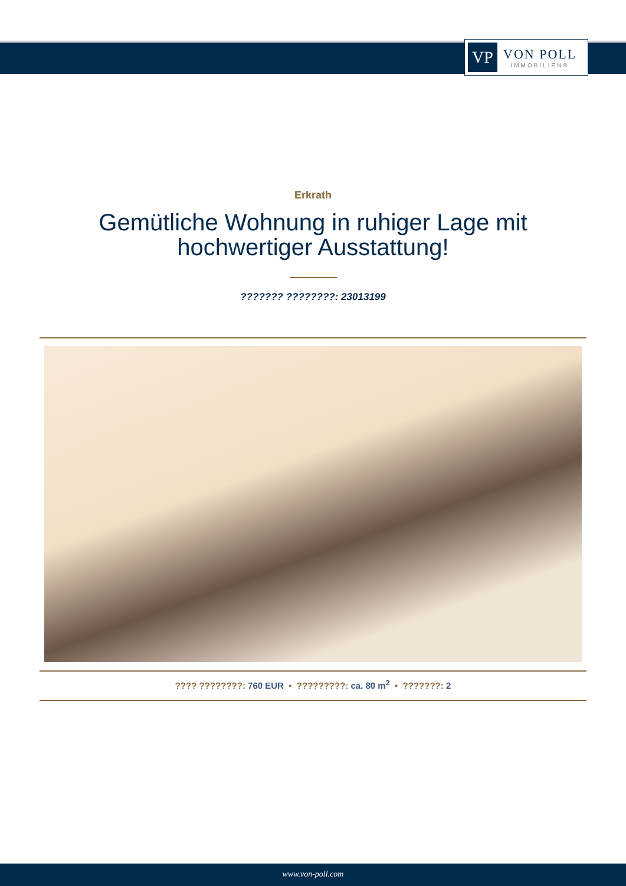VP
VON POLL
IMMOBILIEN®
Erkrath
Gemütliche Wohnung in ruhiger Lage mit hochwertiger Ausstattung!
??????? ????????: 23013199
???? ????????: 760 EUR • ?????????: ca. 80 m<sup>2</sup> • ???????: 2
www.von-poll.com